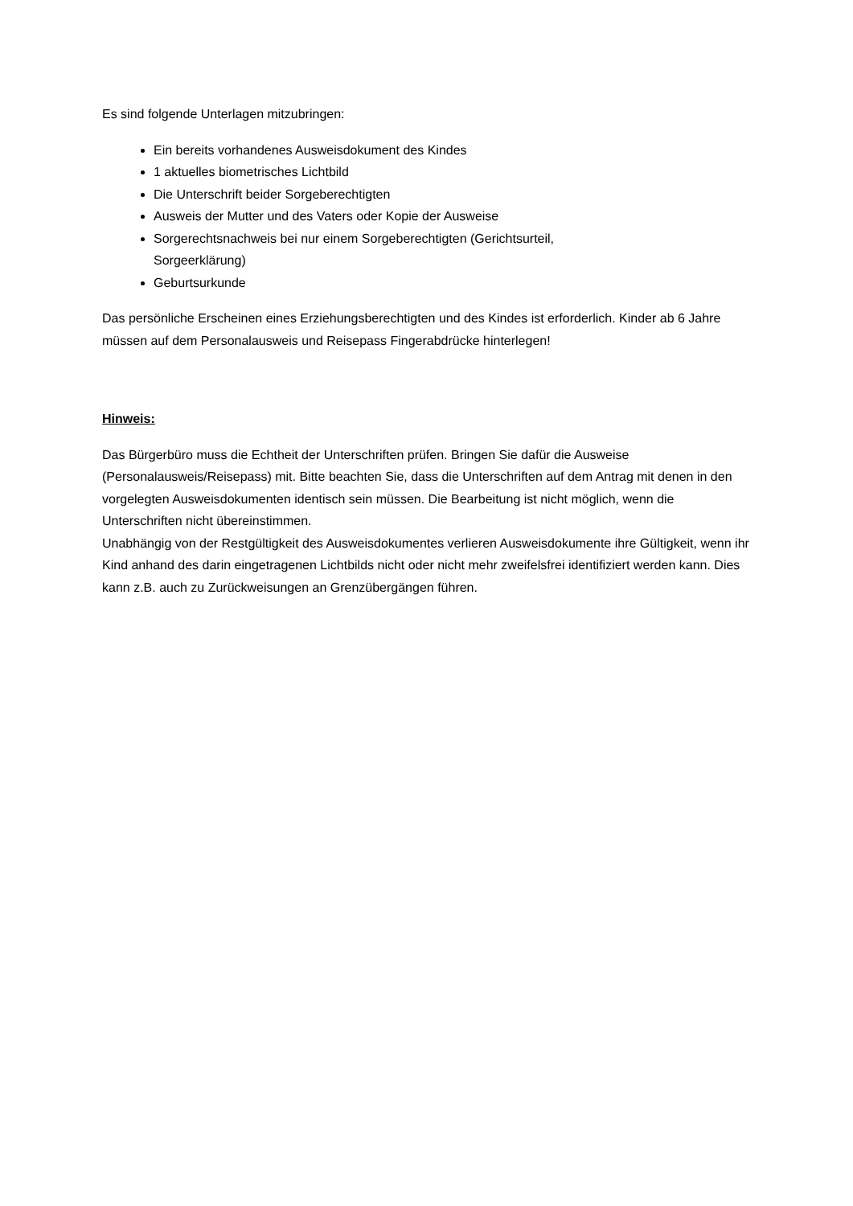Es sind folgende Unterlagen mitzubringen:
Ein bereits vorhandenes Ausweisdokument des Kindes
1 aktuelles biometrisches Lichtbild
Die Unterschrift beider Sorgeberechtigten
Ausweis der Mutter und des Vaters oder Kopie der Ausweise
Sorgerechtsnachweis bei nur einem Sorgeberechtigten (Gerichtsurteil,
Sorgeerklärung)
Geburtsurkunde
Das persönliche Erscheinen eines Erziehungsberechtigten und des Kindes ist erforderlich. Kinder ab 6 Jahre müssen auf dem Personalausweis und Reisepass Fingerabdrücke hinterlegen!
Hinweis:
Das Bürgerbüro muss die Echtheit der Unterschriften prüfen. Bringen Sie dafür die Ausweise (Personalausweis/Reisepass) mit. Bitte beachten Sie, dass die Unterschriften auf dem Antrag mit denen in den vorgelegten Ausweisdokumenten identisch sein müssen. Die Bearbeitung ist nicht möglich, wenn die Unterschriften nicht übereinstimmen.
Unabhängig von der Restgültigkeit des Ausweisdokumentes verlieren Ausweisdokumente ihre Gültigkeit, wenn ihr Kind anhand des darin eingetragenen Lichtbilds nicht oder nicht mehr zweifelsfrei identifiziert werden kann. Dies kann z.B. auch zu Zurückweisungen an Grenzübergängen führen.